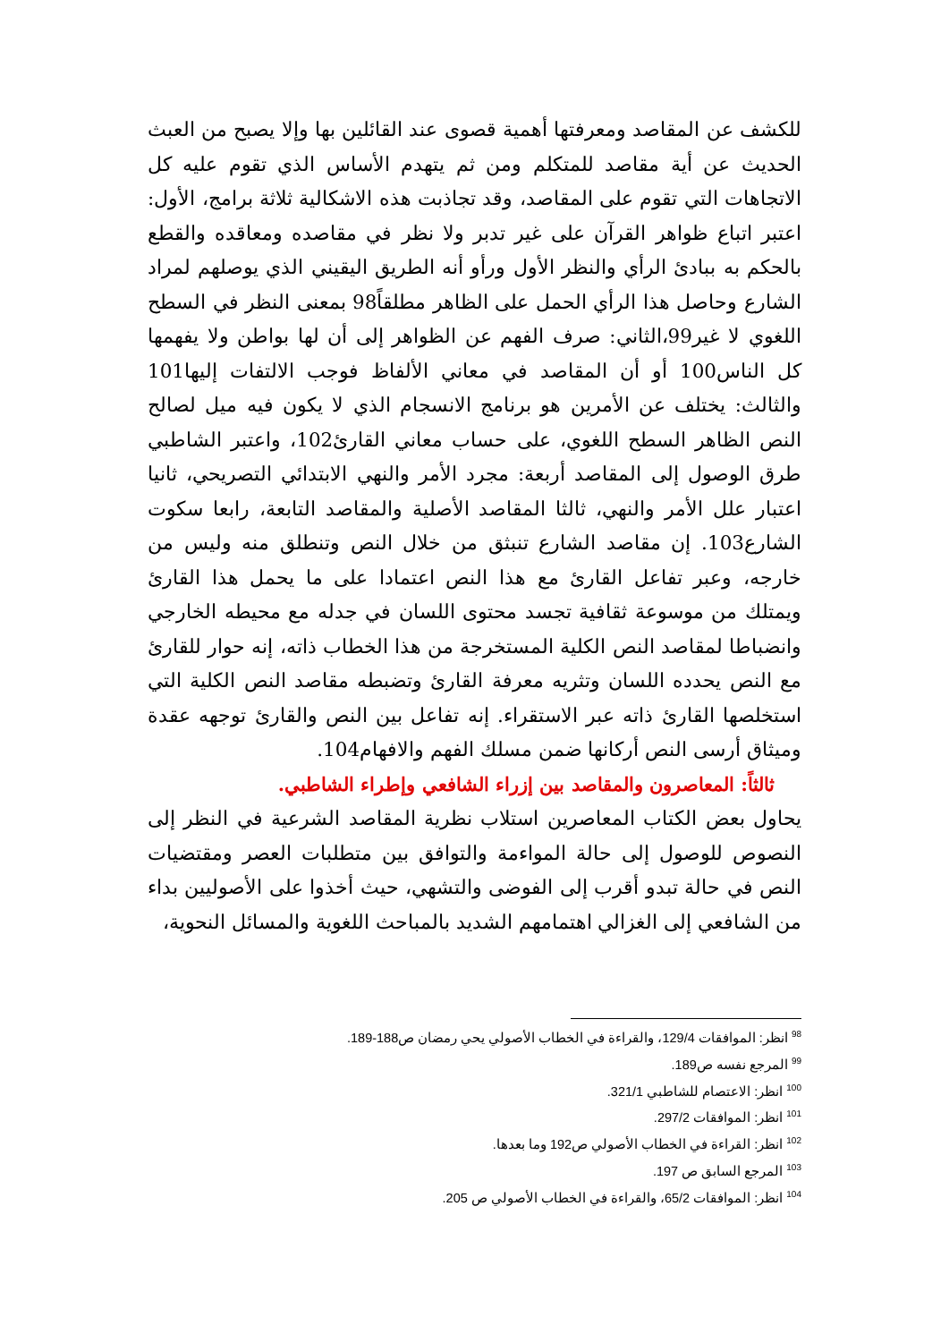للكشف عن المقاصد ومعرفتها أهمية قصوى عند القائلين بها وإلا يصبح من العبث الحديث عن أية مقاصد للمتكلم ومن ثم يتهدم الأساس الذي تقوم عليه كل الاتجاهات التي تقوم على المقاصد، وقد تجاذبت هذه الاشكالية ثلاثة برامج، الأول: اعتبر اتباع ظواهر القرآن على غير تدبر ولا نظر في مقاصده ومعاقده والقطع بالحكم به ببادئ الرأي والنظر الأول ورأو أنه الطريق اليقيني الذي يوصلهم لمراد الشارع وحاصل هذا الرأي الحمل على الظاهر مطلقاً98 بمعنى النظر في السطح اللغوي لا غير99،الثاني: صرف الفهم عن الظواهر إلى أن لها بواطن ولا يفهمها كل الناس100 أو أن المقاصد في معاني الألفاظ فوجب الالتفات إليها101 والثالث: يختلف عن الأمرين هو برنامج الانسجام الذي لا يكون فيه ميل لصالح النص الظاهر السطح اللغوي، على حساب معاني القارئ102، واعتبر الشاطبي طرق الوصول إلى المقاصد أربعة: مجرد الأمر والنهي الابتدائي التصريحي، ثانيا اعتبار علل الأمر والنهي، ثالثا المقاصد الأصلية والمقاصد التابعة، رابعا سكوت الشارع103. إن مقاصد الشارع تنبثق من خلال النص وتنطلق منه وليس من خارجه، وعبر تفاعل القارئ مع هذا النص اعتمادا على ما يحمل هذا القارئ ويمتلك من موسوعة ثقافية تجسد محتوى اللسان في جدله مع محيطه الخارجي وانضباطا لمقاصد النص الكلية المستخرجة من هذا الخطاب ذاته، إنه حوار للقارئ مع النص يحدده اللسان وتثريه معرفة القارئ وتضبطه مقاصد النص الكلية التي استخلصها القارئ ذاته عبر الاستقراء. إنه تفاعل بين النص والقارئ توجهه عقدة وميثاق أرسى النص أركانها ضمن مسلك الفهم والافهام104.
ثالثاً: المعاصرون والمقاصد بين إزراء الشافعي وإطراء الشاطبي.
يحاول بعض الكتاب المعاصرين استلاب نظرية المقاصد الشرعية في النظر إلى النصوص للوصول إلى حالة المواءمة والتوافق بين متطلبات العصر ومقتضيات النص في حالة تبدو أقرب إلى الفوضى والتشهي، حيث أخذوا على الأصوليين بداء من الشافعي إلى الغزالي اهتمامهم الشديد بالمباحث اللغوية والمسائل النحوية،
<sup>98</sup> انظر: الموافقات 129/4، والقراءة في الخطاب الأصولي يحي رمضان ص188-189.
<sup>99</sup> المرجع نفسه ص189.
<sup>100</sup> انظر: الاعتصام للشاطبي 321/1.
<sup>101</sup> انظر: الموافقات 297/2.
<sup>102</sup> انظر: القراءة في الخطاب الأصولي ص192 وما بعدها.
<sup>103</sup> المرجع السابق ص 197.
<sup>104</sup> انظر: الموافقات 65/2، والقراءة في الخطاب الأصولي ص 205.